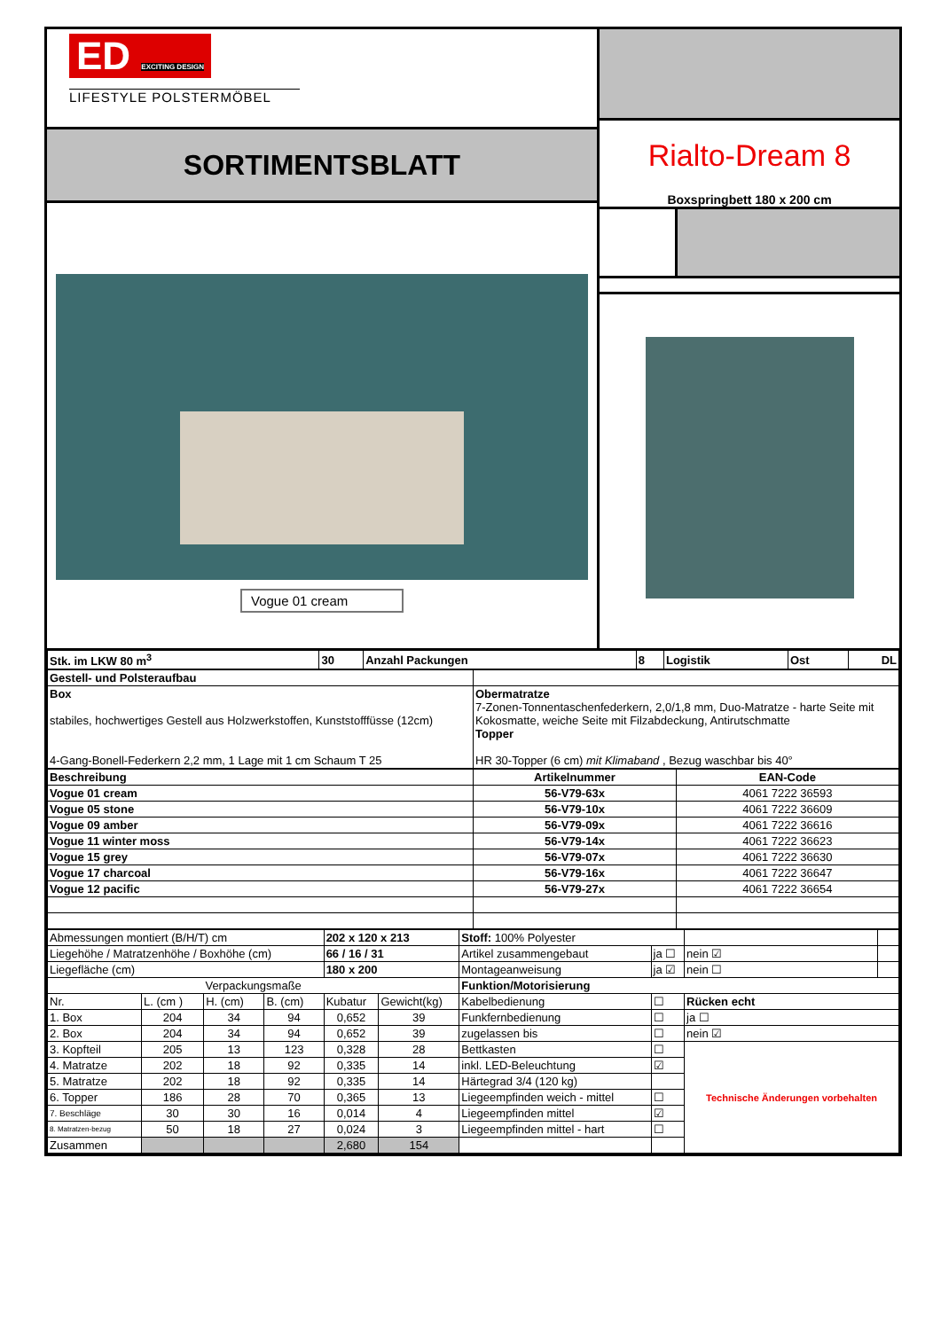ED EXCITING DESIGN
LIFESTYLE POLSTERMÖBEL
SORTIMENTSBLATT
Vogue 01 cream
Rialto-Dream 8
Boxspringbett 180 x 200 cm
| Stk. im LKW 80 m<sup>3</sup> | 30 | Anzahl Packungen | 8 | Logistik | Ost | DL |
| Gestell- und Polsteraufbau | |
| Box stabiles, hochwertiges Gestell aus Holzwerkstoffen, Kunststofffüsse (12cm) 4-Gang-Bonell-Federkern 2,2 mm, 1 Lage mit 1 cm Schaum T 25 | Obermatratze 7-Zonen-Tonnentaschenfederkern, 2,0/1,8 mm, Duo-Matratze - harte Seite mit Kokosmatte, weiche Seite mit Filzabdeckung, Antirutschmatte Topper HR 30-Topper (6 cm) mit Klimaband , Bezug waschbar bis 40° |
| Beschreibung | Artikelnummer | EAN-Code |
| --- | --- | --- |
| Vogue 01 cream | 56-V79-63x | 4061 7222 36593 |
| Vogue 05 stone | 56-V79-10x | 4061 7222 36609 |
| Vogue 09 amber | 56-V79-09x | 4061 7222 36616 |
| Vogue 11 winter moss | 56-V79-14x | 4061 7222 36623 |
| Vogue 15 grey | 56-V79-07x | 4061 7222 36630 |
| Vogue 17 charcoal | 56-V79-16x | 4061 7222 36647 |
| Vogue 12 pacific | 56-V79-27x | 4061 7222 36654 |
| Abmessungen montiert (B/H/T) cm | | | | 202 x 120 x 213 | | Stoff: 100% Polyester | | | |
| Liegehöhe / Matratzenhöhe / Boxhöhe (cm) | | | | 66 / 16 / 31 | | Artikel zusammengebaut | ja ☐ | nein ☑ | |
| Liegefläche (cm) | | | | 180 x 200 | | Montageanweisung | ja ☑ | nein ☐ | |
| Verpackungsmaße | | | | | | Funktion/Motorisierung | | | |
| Nr. | L. (cm ) | H. (cm) | B. (cm) | Kubatur | Gewicht(kg) | Kabelbedienung | ☐ | Rücken echt | |
| 1. Box | 204 | 34 | 94 | 0,652 | 39 | Funkfernbedienung | ☐ | ja ☐ | |
| 2. Box | 204 | 34 | 94 | 0,652 | 39 | zugelassen bis | ☐ | nein ☑ | |
| 3. Kopfteil | 205 | 13 | 123 | 0,328 | 28 | Bettkasten | ☐ | Technische Änderungen vorbehalten | |
| 4. Matratze | 202 | 18 | 92 | 0,335 | 14 | inkl. LED-Beleuchtung | ☑ | | |
| 5. Matratze | 202 | 18 | 92 | 0,335 | 14 | Härtegrad 3/4 (120 kg) | | | |
| 6. Topper | 186 | 28 | 70 | 0,365 | 13 | Liegeempfinden weich - mittel | ☐ | | |
| 7. Beschläge | 30 | 30 | 16 | 0,014 | 4 | Liegeempfinden mittel | ☑ | | |
| 8. Matratzen-bezug | 50 | 18 | 27 | 0,024 | 3 | Liegeempfinden mittel - hart | ☐ | | |
| Zusammen | | | | 2,680 | 154 | | | | |